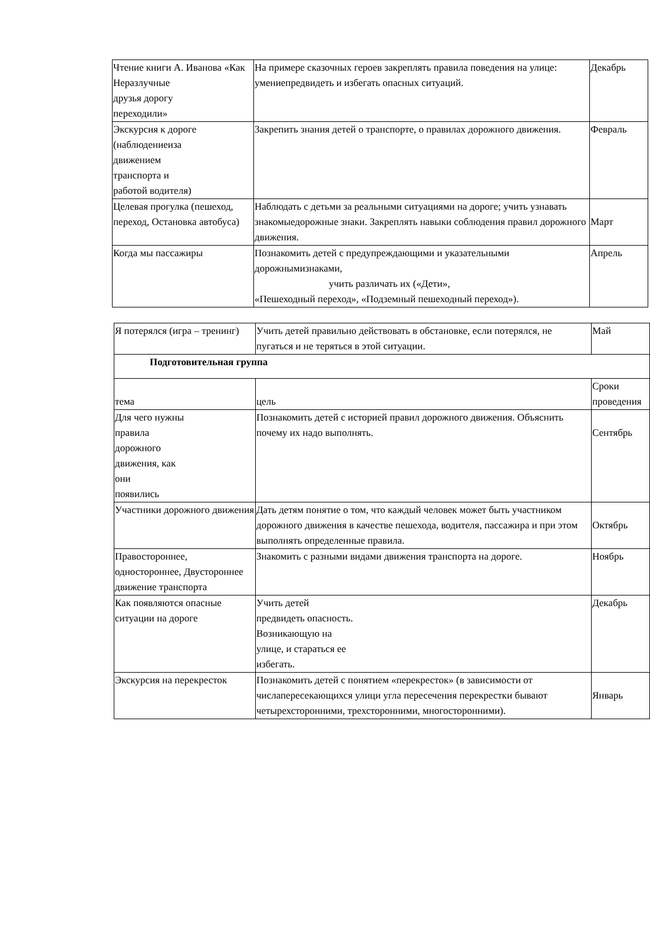| Чтение книги А. Иванова «Как Неразлучные друзья дорогу переходили» | На примере сказочных героев закреплять правила поведения на улице: умениепредвидеть и избегать опасных ситуаций. | Декабрь |
| Экскурсия к дороге (наблюдениеиза движением транспорта и работой водителя) | Закрепить знания детей о транспорте, о правилах дорожного движения. | Февраль |
| Целевая прогулка (пешеход, переход, Остановка автобуса) | Наблюдать с детьми за реальными ситуациями на дороге; учить узнавать знакомыедорожные знаки. Закреплять навыки соблюдения правил дорожного движения. | Март |
| Когда мы пассажиры | Познакомить детей с предупреждающими и указательными дорожнымизнаками, учить различать их («Дети», «Пешеходный переход», «Подземный пешеходный переход»). | Апрель |
| Я потерялся (игра – тренинг) | Учить детей правильно действовать в обстановке, если потерялся, не пугаться и не теряться в этой ситуации. | Май |
| Подготовительная группа | | |
| тема | цель | Сроки проведения |
| Для чего нужны правила дорожного движения, как они появились | Познакомить детей с историей правил дорожного движения. Объяснить почему их надо выполнять. | Сентябрь |
| Участники дорожного движения | Дать детям понятие о том, что каждый человек может быть участником дорожного движения в качестве пешехода, водителя, пассажира и при этом выполнять определенные правила. | Октябрь |
| Правостороннее, одностороннее, Двустороннее движение транспорта | Знакомить с разными видами движения транспорта на дороге. | Ноябрь |
| Как появляются опасные ситуации на дороге | Учить детей предвидеть опасность. Возникающую на улице, и стараться ее избегать. | Декабрь |
| Экскурсия на перекресток | Познакомить детей с понятием «перекресток» (в зависимости от числапересекающихся улици угла пересечения перекрестки бывают четырехсторонними, трехсторонними, многосторонними). | Январь |